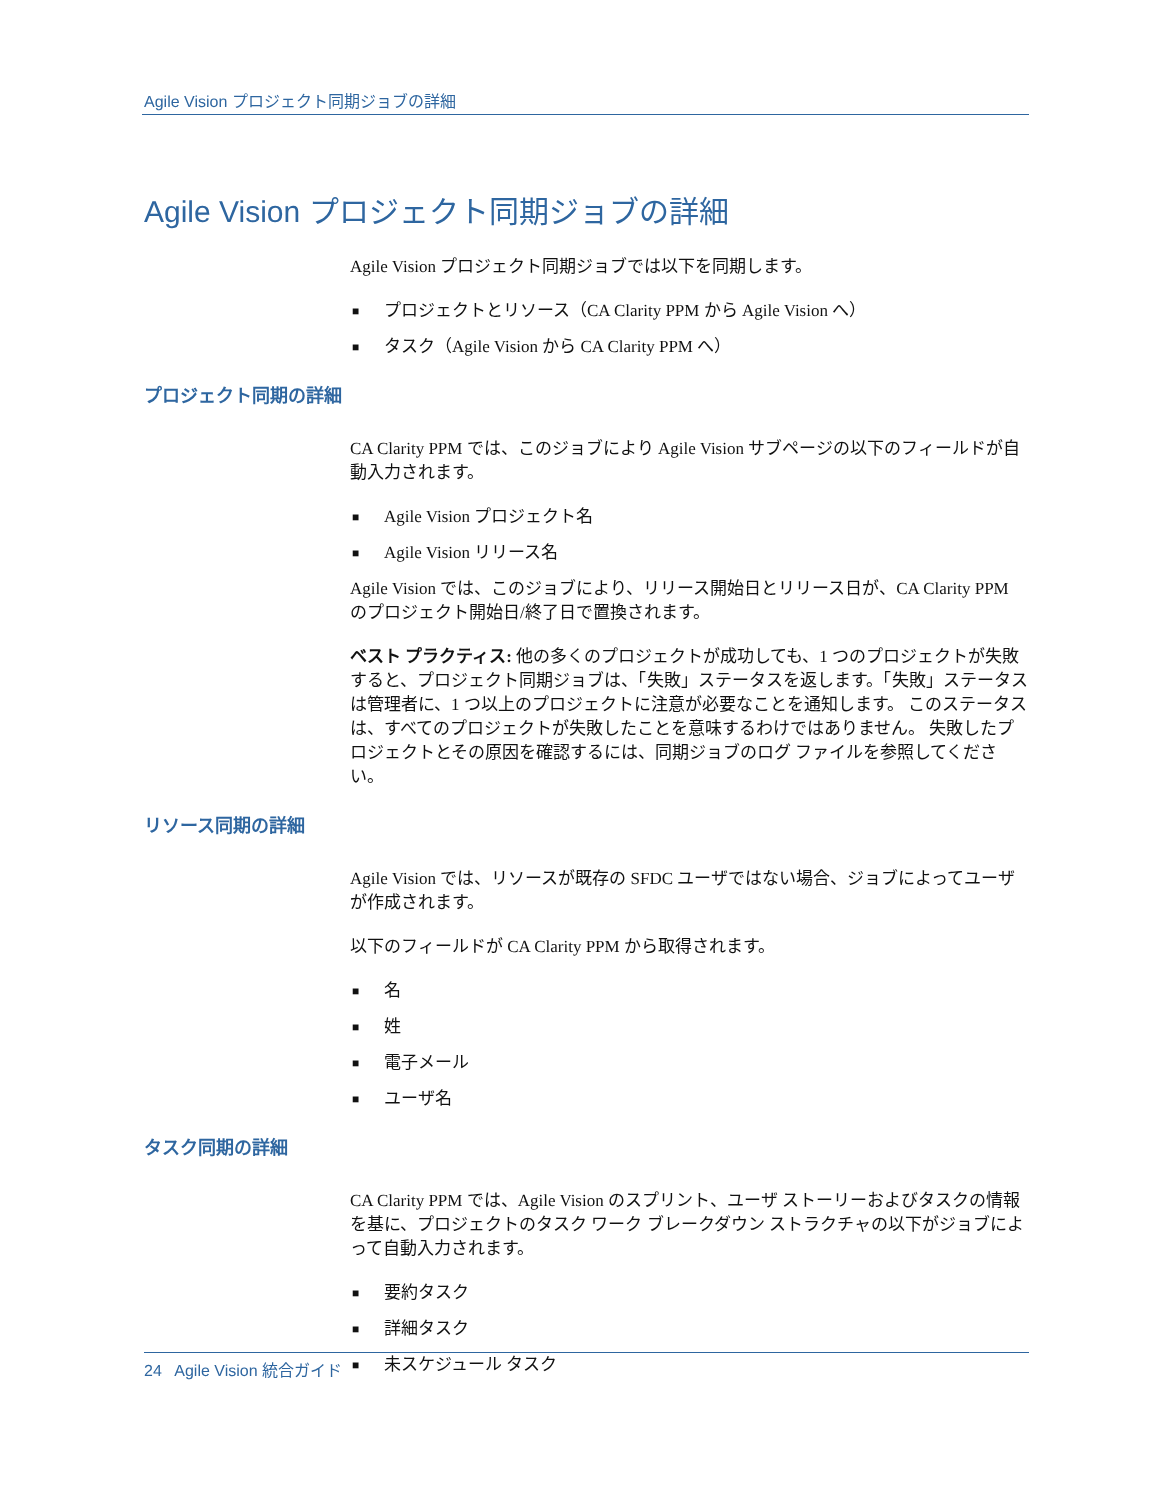Agile Vision プロジェクト同期ジョブの詳細
Agile Vision プロジェクト同期ジョブの詳細
Agile Vision プロジェクト同期ジョブでは以下を同期します。
■ プロジェクトとリソース（CA Clarity PPM から Agile Vision へ）
■ タスク（Agile Vision から CA Clarity PPM へ）
プロジェクト同期の詳細
CA Clarity PPM では、このジョブにより Agile Vision サブページの以下のフィールドが自動入力されます。
■ Agile Vision プロジェクト名
■ Agile Vision リリース名
Agile Vision では、このジョブにより、リリース開始日とリリース日が、CA Clarity PPM のプロジェクト開始日/終了日で置換されます。
ベスト プラクティス: 他の多くのプロジェクトが成功しても、1 つのプロジェクトが失敗すると、プロジェクト同期ジョブは、「失敗」ステータスを返します。「失敗」ステータスは管理者に、1 つ以上のプロジェクトに注意が必要なことを通知します。 このステータスは、すべてのプロジェクトが失敗したことを意味するわけではありません。 失敗したプロジェクトとその原因を確認するには、同期ジョブのログ ファイルを参照してください。
リソース同期の詳細
Agile Vision では、リソースが既存の SFDC ユーザではない場合、ジョブによってユーザが作成されます。
以下のフィールドが CA Clarity PPM から取得されます。
■ 名
■ 姓
■ 電子メール
■ ユーザ名
タスク同期の詳細
CA Clarity PPM では、Agile Vision のスプリント、ユーザ ストーリーおよびタスクの情報を基に、プロジェクトのタスク ワーク ブレークダウン ストラクチャの以下がジョブによって自動入力されます。
■ 要約タスク
■ 詳細タスク
■ 未スケジュール タスク
24 Agile Vision 統合ガイド